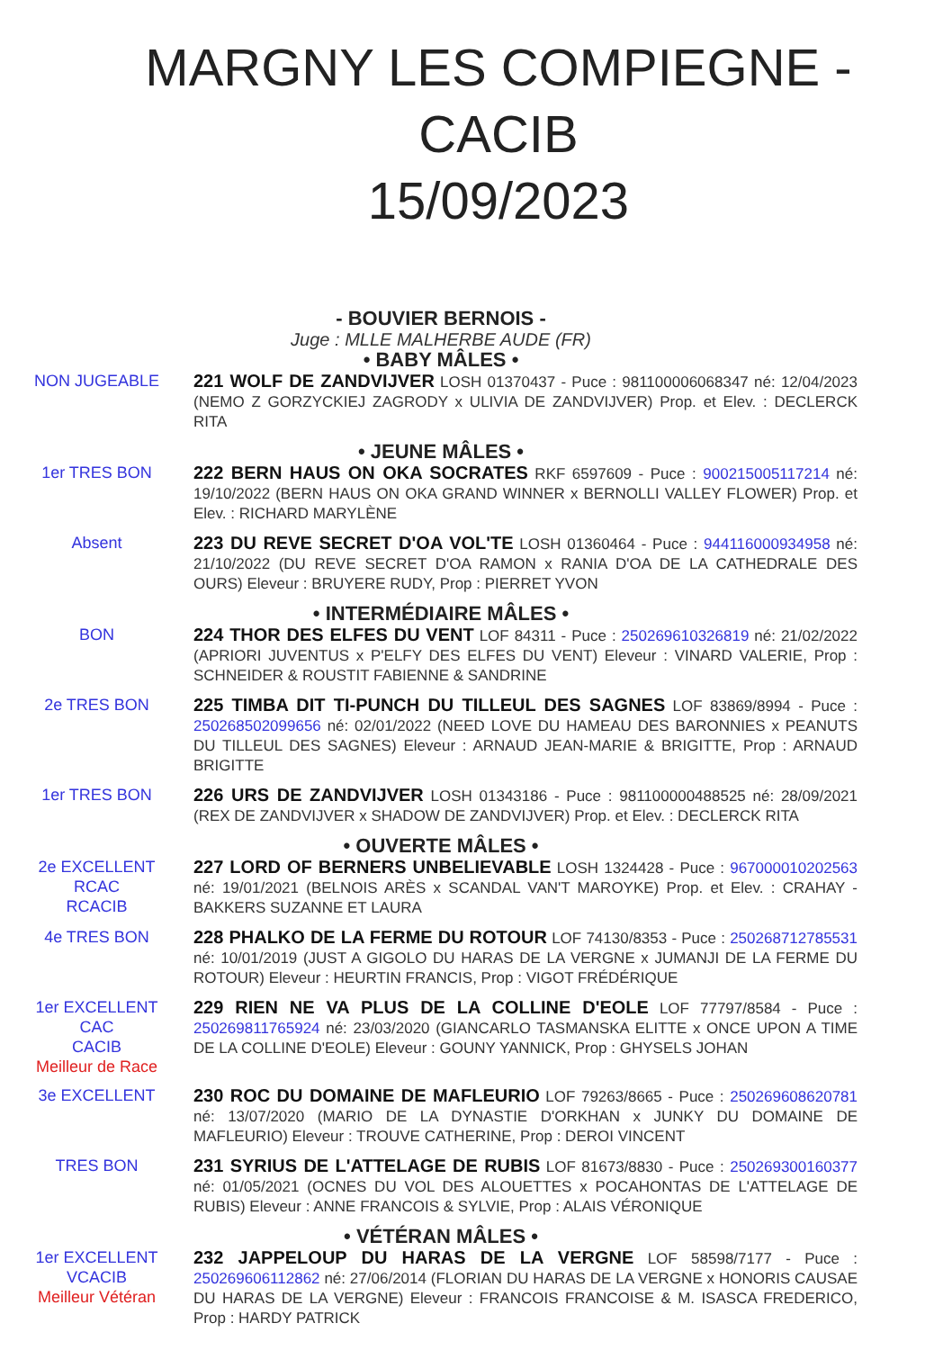MARGNY LES COMPIEGNE - CACIB
15/09/2023
- BOUVIER BERNOIS -
Juge : MLLE MALHERBE AUDE (FR)
• BABY MÂLES •
NON JUGEABLE 221 WOLF DE ZANDVIJVER LOSH 01370437 - Puce : 981100006068347 né: 12/04/2023 (NEMO Z GORZYCKIEJ ZAGRODY x ULIVIA DE ZANDVIJVER) Prop. et Elev. : DECLERCK RITA
• JEUNE MÂLES •
1er TRES BON 222 BERN HAUS ON OKA SOCRATES RKF 6597609 - Puce : 900215005117214 né: 19/10/2022 (BERN HAUS ON OKA GRAND WINNER x BERNOLLI VALLEY FLOWER) Prop. et Elev. : RICHARD MARYLÈNE
Absent 223 DU REVE SECRET D'OA VOL'TE LOSH 01360464 - Puce : 944116000934958 né: 21/10/2022 (DU REVE SECRET D'OA RAMON x RANIA D'OA DE LA CATHEDRALE DES OURS) Eleveur : BRUYERE RUDY, Prop : PIERRET YVON
• INTERMÉDIAIRE MÂLES •
BON 224 THOR DES ELFES DU VENT LOF 84311 - Puce : 250269610326819 né: 21/02/2022 (APRIORI JUVENTUS x P'ELFY DES ELFES DU VENT) Eleveur : VINARD VALERIE, Prop : SCHNEIDER & ROUSTIT FABIENNE & SANDRINE
2e TRES BON 225 TIMBA DIT TI-PUNCH DU TILLEUL DES SAGNES LOF 83869/8994 - Puce : 250268502099656 né: 02/01/2022 (NEED LOVE DU HAMEAU DES BARONNIES x PEANUTS DU TILLEUL DES SAGNES) Eleveur : ARNAUD JEAN-MARIE & BRIGITTE, Prop : ARNAUD BRIGITTE
1er TRES BON 226 URS DE ZANDVIJVER LOSH 01343186 - Puce : 981100000488525 né: 28/09/2021 (REX DE ZANDVIJVER x SHADOW DE ZANDVIJVER) Prop. et Elev. : DECLERCK RITA
• OUVERTE MÂLES •
2e EXCELLENT
RCAC
RCACIB
227 LORD OF BERNERS UNBELIEVABLE LOSH 1324428 - Puce : 967000010202563 né: 19/01/2021 (BELNOIS ARÈS x SCANDAL VAN'T MAROYKE) Prop. et Elev. : CRAHAY - BAKKERS SUZANNE ET LAURA
4e TRES BON 228 PHALKO DE LA FERME DU ROTOUR LOF 74130/8353 - Puce : 250268712785531 né: 10/01/2019 (JUST A GIGOLO DU HARAS DE LA VERGNE x JUMANJI DE LA FERME DU ROTOUR) Eleveur : HEURTIN FRANCIS, Prop : VIGOT FRÉDÉRIQUE
1er EXCELLENT
CAC
CACIB
Meilleur de Race
229 RIEN NE VA PLUS DE LA COLLINE D'EOLE LOF 77797/8584 - Puce : 250269811765924 né: 23/03/2020 (GIANCARLO TASMANSKA ELITTE x ONCE UPON A TIME DE LA COLLINE D'EOLE) Eleveur : GOUNY YANNICK, Prop : GHYSELS JOHAN
3e EXCELLENT 230 ROC DU DOMAINE DE MAFLEURIO LOF 79263/8665 - Puce : 250269608620781 né: 13/07/2020 (MARIO DE LA DYNASTIE D'ORKHAN x JUNKY DU DOMAINE DE MAFLEURIO) Eleveur : TROUVE CATHERINE, Prop : DEROI VINCENT
TRES BON 231 SYRIUS DE L'ATTELAGE DE RUBIS LOF 81673/8830 - Puce : 250269300160377 né: 01/05/2021 (OCNES DU VOL DES ALOUETTES x POCAHONTAS DE L'ATTELAGE DE RUBIS) Eleveur : ANNE FRANCOIS & SYLVIE, Prop : ALAIS VÉRONIQUE
• VÉTÉRAN MÂLES •
1er EXCELLENT
VCACIB
Meilleur Vétéran
232 JAPPELOUP DU HARAS DE LA VERGNE LOF 58598/7177 - Puce : 250269606112862 né: 27/06/2014 (FLORIAN DU HARAS DE LA VERGNE x HONORIS CAUSAE DU HARAS DE LA VERGNE) Eleveur : FRANCOIS FRANCOISE & M. ISASCA FREDERICO, Prop : HARDY PATRICK